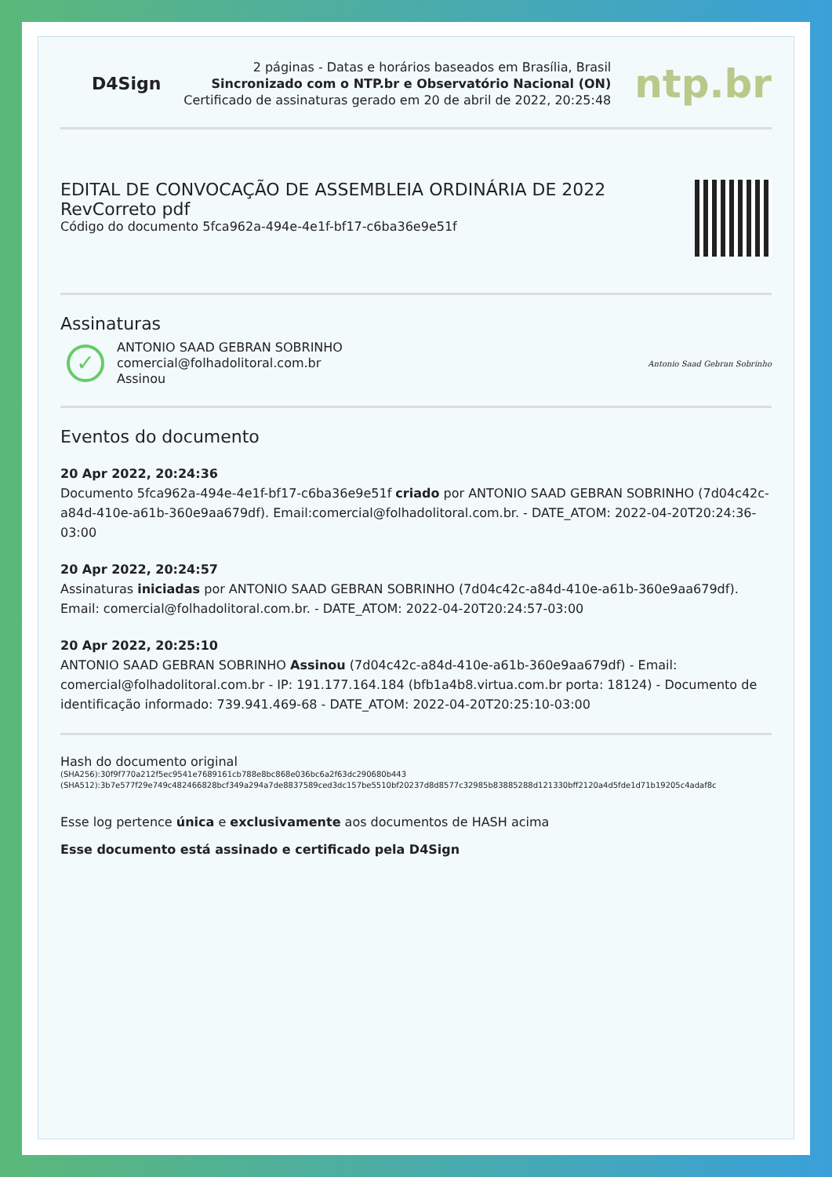D4Sign
2 páginas - Datas e horários baseados em Brasília, Brasil
Sincronizado com o NTP.br e Observatório Nacional (ON)
Certificado de assinaturas gerado em 20 de abril de 2022, 20:25:48
ntp.br
EDITAL DE CONVOCAÇÃO DE ASSEMBLEIA ORDINÁRIA DE 2022
RevCorreto pdf
Código do documento 5fca962a-494e-4e1f-bf17-c6ba36e9e51f
Assinaturas
✓
ANTONIO SAAD GEBRAN SOBRINHO
comercial@folhadolitoral.com.br
Assinou
Antonio Saad Gebran Sobrinho
Eventos do documento
20 Apr 2022, 20:24:36
Documento 5fca962a-494e-4e1f-bf17-c6ba36e9e51f criado por ANTONIO SAAD GEBRAN SOBRINHO (7d04c42c-a84d-410e-a61b-360e9aa679df). Email:comercial@folhadolitoral.com.br. - DATE_ATOM: 2022-04-20T20:24:36-03:00
20 Apr 2022, 20:24:57
Assinaturas iniciadas por ANTONIO SAAD GEBRAN SOBRINHO (7d04c42c-a84d-410e-a61b-360e9aa679df). Email: comercial@folhadolitoral.com.br. - DATE_ATOM: 2022-04-20T20:24:57-03:00
20 Apr 2022, 20:25:10
ANTONIO SAAD GEBRAN SOBRINHO Assinou (7d04c42c-a84d-410e-a61b-360e9aa679df) - Email: comercial@folhadolitoral.com.br - IP: 191.177.164.184 (bfb1a4b8.virtua.com.br porta: 18124) - Documento de identificação informado: 739.941.469-68 - DATE_ATOM: 2022-04-20T20:25:10-03:00
Hash do documento original
(SHA256):30f9f770a212f5ec9541e7689161cb788e8bc868e036bc6a2f63dc290680b443
(SHA512):3b7e577f29e749c482466828bcf349a294a7de8837589ced3dc157be5510bf20237d8d8577c32985b83885288d121330bff2120a4d5fde1d71b19205c4adaf8c
Esse log pertence única e exclusivamente aos documentos de HASH acima
Esse documento está assinado e certificado pela D4Sign